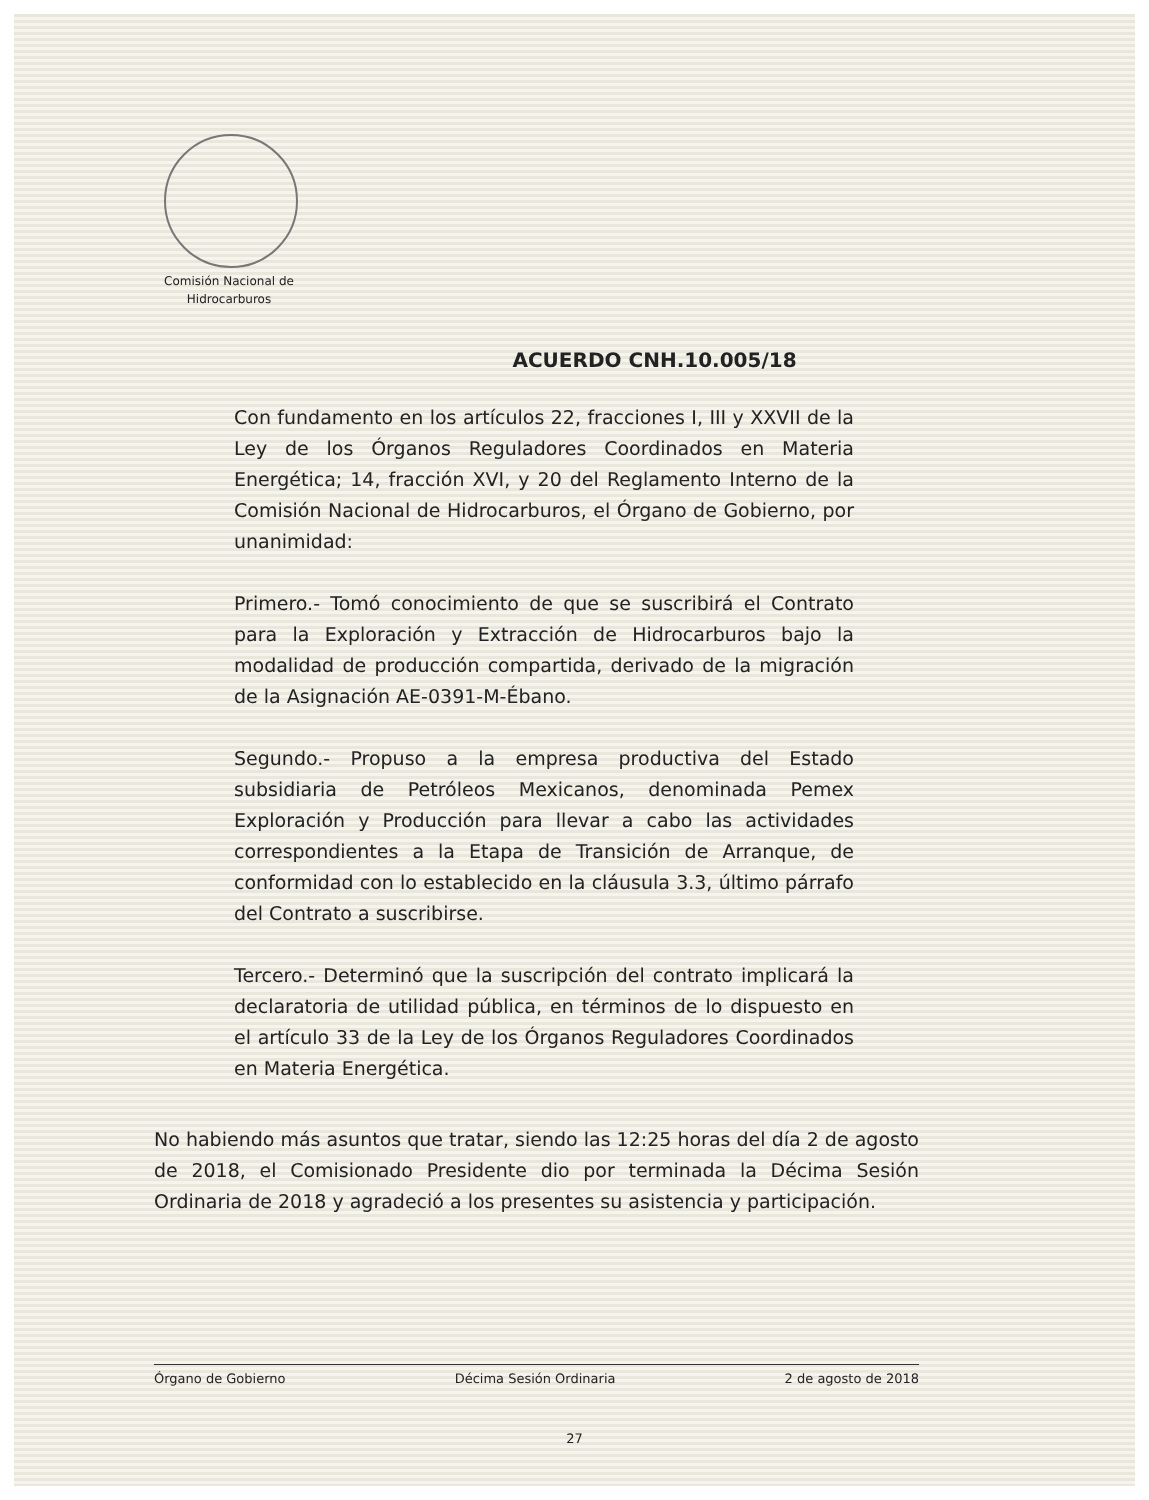Comisión Nacional de Hidrocarburos
ACUERDO CNH.10.005/18
Con fundamento en los artículos 22, fracciones I, III y XXVII de la Ley de los Órganos Reguladores Coordinados en Materia Energética; 14, fracción XVI, y 20 del Reglamento Interno de la Comisión Nacional de Hidrocarburos, el Órgano de Gobierno, por unanimidad:
Primero.- Tomó conocimiento de que se suscribirá el Contrato para la Exploración y Extracción de Hidrocarburos bajo la modalidad de producción compartida, derivado de la migración de la Asignación AE-0391-M-Ébano.
Segundo.- Propuso a la empresa productiva del Estado subsidiaria de Petróleos Mexicanos, denominada Pemex Exploración y Producción para llevar a cabo las actividades correspondientes a la Etapa de Transición de Arranque, de conformidad con lo establecido en la cláusula 3.3, último párrafo del Contrato a suscribirse.
Tercero.- Determinó que la suscripción del contrato implicará la declaratoria de utilidad pública, en términos de lo dispuesto en el artículo 33 de la Ley de los Órganos Reguladores Coordinados en Materia Energética.
No habiendo más asuntos que tratar, siendo las 12:25 horas del día 2 de agosto de 2018, el Comisionado Presidente dio por terminada la Décima Sesión Ordinaria de 2018 y agradeció a los presentes su asistencia y participación.
Órgano de Gobierno Décima Sesión Ordinaria 2 de agosto de 2018
27